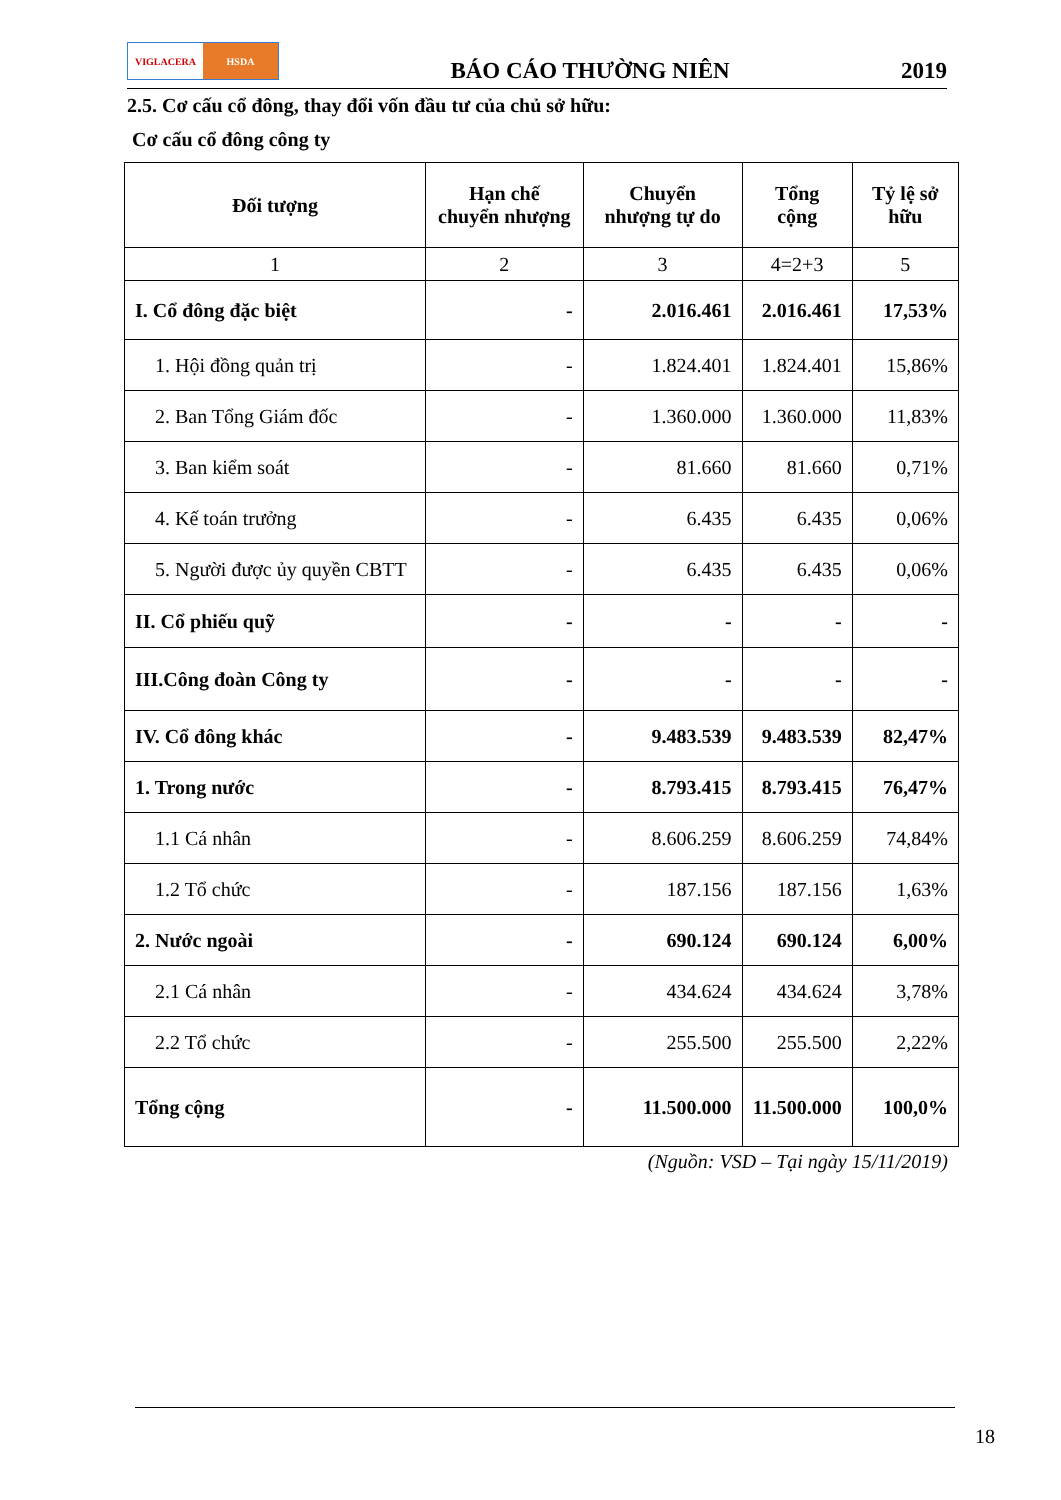VIGLACERA HSDA
BÁO CÁO THƯỜNG NIÊN
2019
2.5. Cơ cấu cổ đông, thay đổi vốn đầu tư của chủ sở hữu:
Cơ cấu cổ đông công ty
| Đối tượng | Hạn chế chuyển nhượng | Chuyển nhượng tự do | Tổng cộng | Tỷ lệ sở hữu |
| --- | --- | --- | --- | --- |
| 1 | 2 | 3 | 4=2+3 | 5 |
| I. Cổ đông đặc biệt | - | 2.016.461 | 2.016.461 | 17,53% |
| 1. Hội đồng quản trị | - | 1.824.401 | 1.824.401 | 15,86% |
| 2. Ban Tổng Giám đốc | - | 1.360.000 | 1.360.000 | 11,83% |
| 3. Ban kiểm soát | - | 81.660 | 81.660 | 0,71% |
| 4. Kế toán trưởng | - | 6.435 | 6.435 | 0,06% |
| 5. Người được ủy quyền CBTT | - | 6.435 | 6.435 | 0,06% |
| II. Cổ phiếu quỹ | - | - | - | - |
| III.Công đoàn Công ty | - | - | - | - |
| IV. Cổ đông khác | - | 9.483.539 | 9.483.539 | 82,47% |
| 1. Trong nước | - | 8.793.415 | 8.793.415 | 76,47% |
| 1.1 Cá nhân | - | 8.606.259 | 8.606.259 | 74,84% |
| 1.2 Tổ chức | - | 187.156 | 187.156 | 1,63% |
| 2. Nước ngoài | - | 690.124 | 690.124 | 6,00% |
| 2.1 Cá nhân | - | 434.624 | 434.624 | 3,78% |
| 2.2 Tổ chức | - | 255.500 | 255.500 | 2,22% |
| Tổng cộng | - | 11.500.000 | 11.500.000 | 100,0% |
(Nguồn: VSD – Tại ngày 15/11/2019)
18